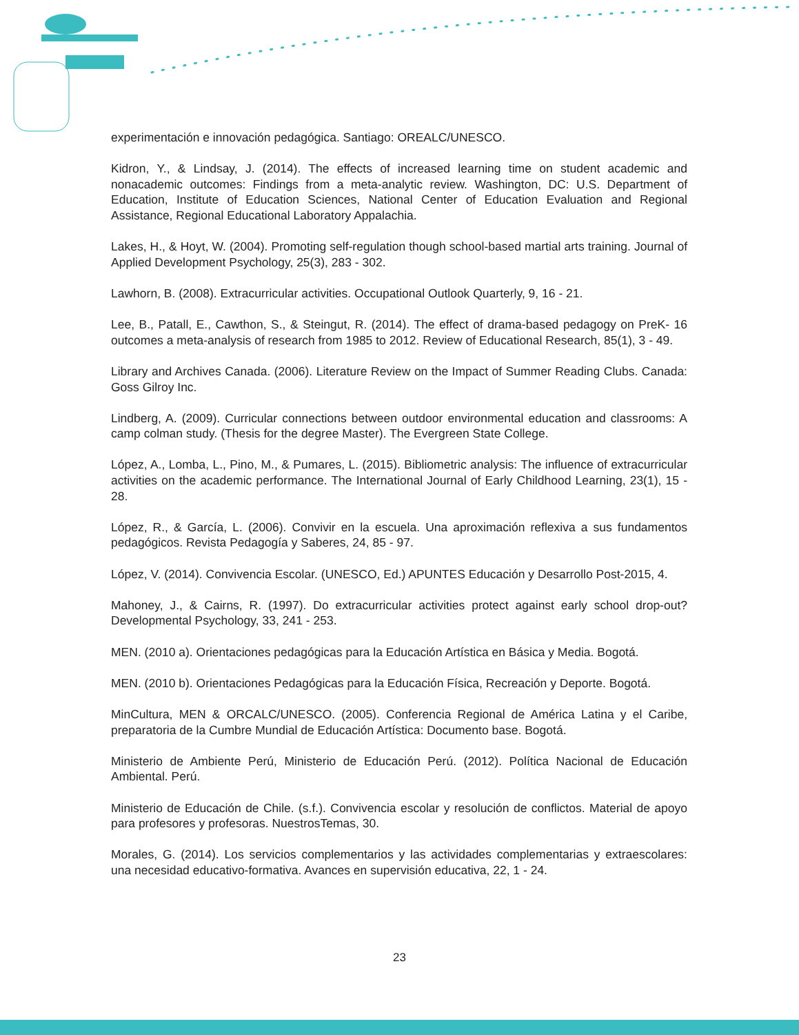experimentación e innovación pedagógica. Santiago: OREALC/UNESCO.
Kidron, Y., & Lindsay, J. (2014). The effects of increased learning time on student academic and nonacademic outcomes: Findings from a meta-analytic review. Washington, DC: U.S. Department of Education, Institute of Education Sciences, National Center of Education Evaluation and Regional Assistance, Regional Educational Laboratory Appalachia.
Lakes, H., & Hoyt, W. (2004). Promoting self-regulation though school-based martial arts training. Journal of Applied Development Psychology, 25(3), 283 - 302.
Lawhorn, B. (2008). Extracurricular activities. Occupational Outlook Quarterly, 9, 16 - 21.
Lee, B., Patall, E., Cawthon, S., & Steingut, R. (2014). The effect of drama-based pedagogy on PreK- 16 outcomes a meta-analysis of research from 1985 to 2012. Review of Educational Research, 85(1), 3 - 49.
Library and Archives Canada. (2006). Literature Review on the Impact of Summer Reading Clubs. Canada: Goss Gilroy Inc.
Lindberg, A. (2009). Curricular connections between outdoor environmental education and classrooms: A camp colman study. (Thesis for the degree Master). The Evergreen State College.
López, A., Lomba, L., Pino, M., & Pumares, L. (2015). Bibliometric analysis: The influence of extracurricular activities on the academic performance. The International Journal of Early Childhood Learning, 23(1), 15 - 28.
López, R., & García, L. (2006). Convivir en la escuela. Una aproximación reflexiva a sus fundamentos pedagógicos. Revista Pedagogía y Saberes, 24, 85 - 97.
López, V. (2014). Convivencia Escolar. (UNESCO, Ed.) APUNTES Educación y Desarrollo Post-2015, 4.
Mahoney, J., & Cairns, R. (1997). Do extracurricular activities protect against early school drop-out? Developmental Psychology, 33, 241 - 253.
MEN. (2010 a). Orientaciones pedagógicas para la Educación Artística en Básica y Media. Bogotá.
MEN. (2010 b). Orientaciones Pedagógicas para la Educación Física, Recreación y Deporte. Bogotá.
MinCultura, MEN & ORCALC/UNESCO. (2005). Conferencia Regional de América Latina y el Caribe, preparatoria de la Cumbre Mundial de Educación Artística: Documento base. Bogotá.
Ministerio de Ambiente Perú, Ministerio de Educación Perú. (2012). Política Nacional de Educación Ambiental. Perú.
Ministerio de Educación de Chile. (s.f.). Convivencia escolar y resolución de conflictos. Material de apoyo para profesores y profesoras. NuestrosTemas, 30.
Morales, G. (2014). Los servicios complementarios y las actividades complementarias y extraescolares: una necesidad educativo-formativa. Avances en supervisión educativa, 22, 1 - 24.
23